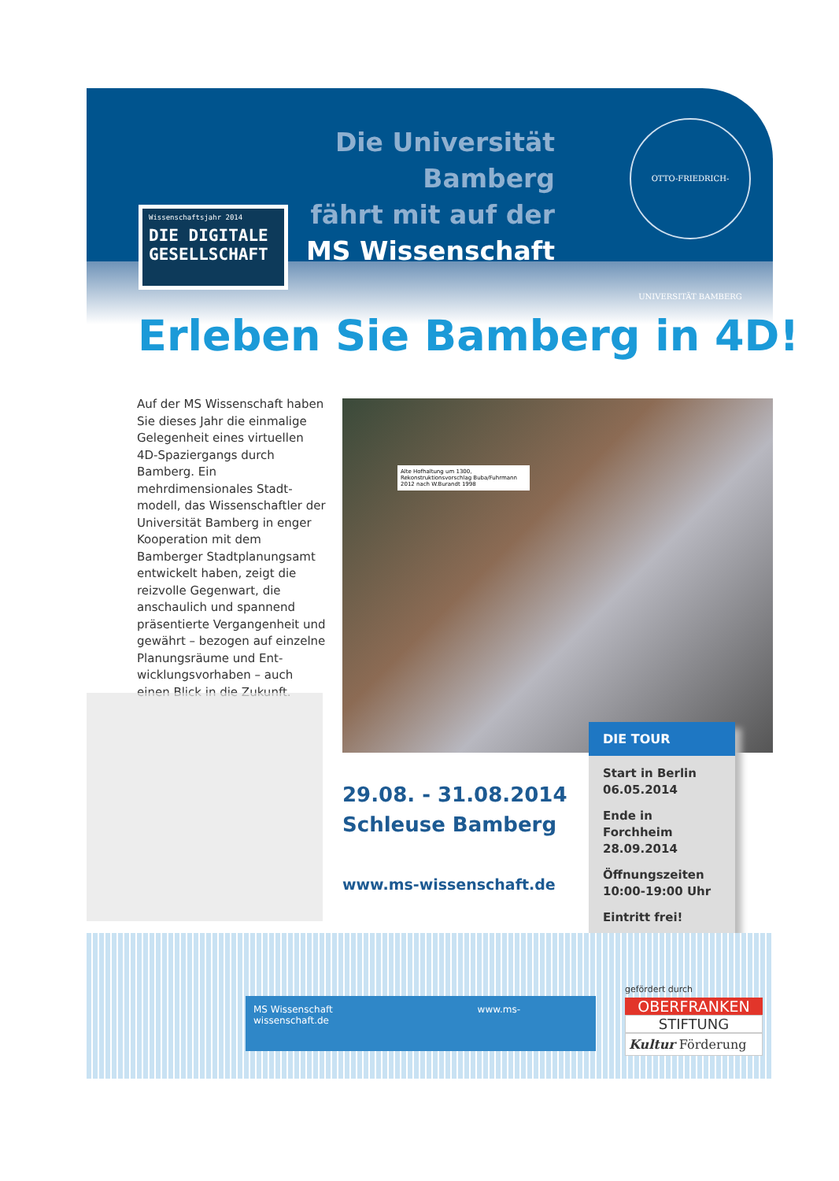Die Universität Bamberg
fährt mit auf der
MS Wissenschaft
OTTO-FRIEDRICH-UNIVERSITÄT BAMBERG
Wissenschaftsjahr 2014
DIE DIGITALE
GESELLSCHAFT
Erleben Sie Bamberg in 4D!
Auf der MS Wissenschaft haben Sie dieses Jahr die einmalige Gelegenheit eines virtuellen 4D-Spaziergangs durch Bamberg. Ein mehrdimensionales Stadt­modell, das Wissenschaftler der Universität Bamberg in enger Kooperation mit dem Bamberger Stadtplanungsamt entwickelt haben, zeigt die reizvolle Gegen­wart, die anschaulich und span­nend präsentierte Vergangenheit und gewährt – bezogen auf ein­zelne Planungsräume und Ent­wicklungsvorhaben – auch einen Blick in die Zukunft.
Alte Hofhaltung um 1300, Rekonstruktionsvorschlag Buba/Fuhrmann 2012 nach W.Burandt 1998
29.08. - 31.08.2014
Schleuse Bamberg
www.ms-wissenschaft.de
DIE TOUR
Start in Berlin
06.05.2014
Ende in Forchheim
28.09.2014
Öffnungszeiten
10:00-19:00 Uhr
Eintritt frei!
MS Wissenschaft www.ms-wissenschaft.de
gefördert durch
OBERFRANKEN
STIFTUNG
Kultur Förderung